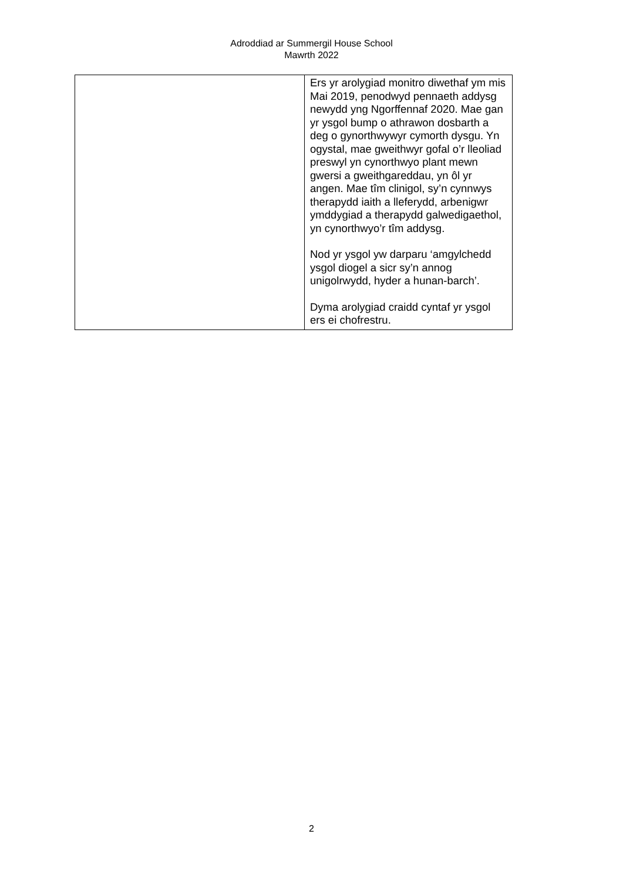Adroddiad ar Summergil House School
Mawrth 2022
| | Ers yr arolygiad monitro diwethaf ym mis Mai 2019, penodwyd pennaeth addysg newydd yng Ngorffennaf 2020. Mae gan yr ysgol bump o athrawon dosbarth a deg o gynorthwywyr cymorth dysgu. Yn ogystal, mae gweithwyr gofal o’r lleoliad preswyl yn cynorthwyo plant mewn gwersi a gweithgareddau, yn ôl yr angen. Mae tîm clinigol, sy’n cynnwys therapydd iaith a lleferydd, arbenigwr ymddygiad a therapydd galwedigaethol, yn cynorthwyo’r tîm addysg. Nod yr ysgol yw darparu ‘amgylchedd ysgol diogel a sicr sy’n annog unigolrwydd, hyder a hunan-barch’. Dyma arolygiad craidd cyntaf yr ysgol ers ei chofrestru. |
2